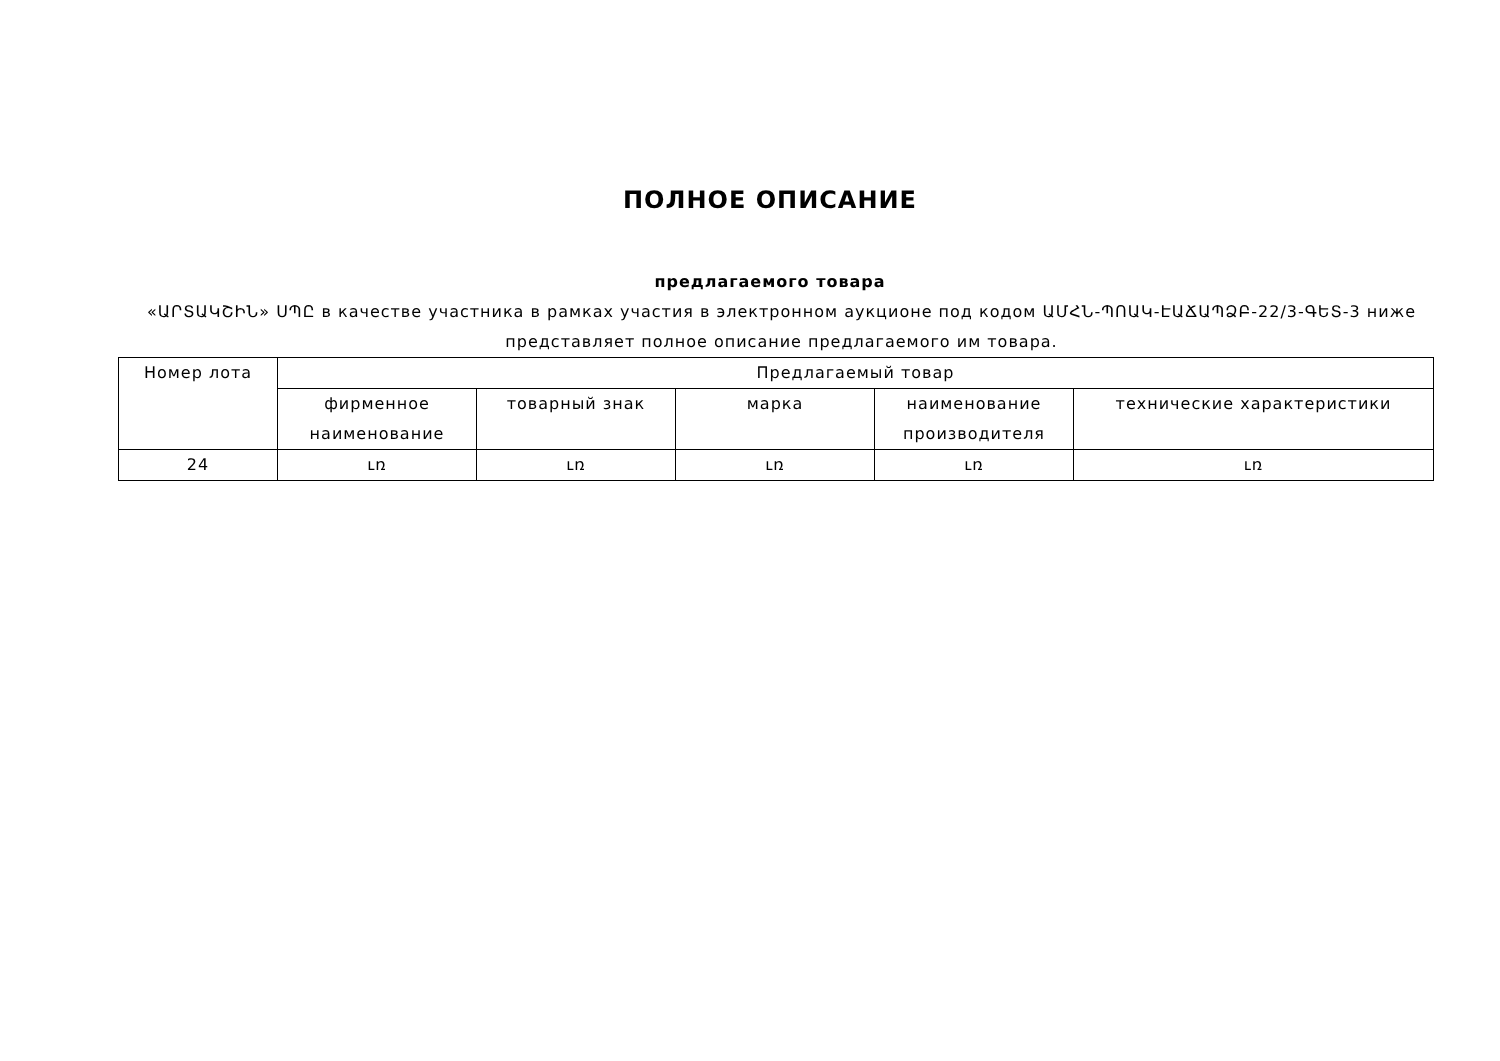ПОЛНОЕ ОПИСАНИЕ
предлагаемого товара
«ԱՐՏԱԿՇԻՆ» ՍՊԸ в качестве участника в рамках участия в электронном аукционе под кодом ԱՄՀՆ-ՊՈԱԿ-ԷԱՃԱՊՁԲ-22/3-ԳԵՏ-3 ниже представляет полное описание предлагаемого им товара.
| Номер лота | Предлагаемый товар | | | | |
| --- | --- | --- | --- | --- | --- |
| | фирменное наименование | товарный знак | марка | наименование производителя | технические характеристики |
| 24 | ւռ | ւռ | ւռ | ւռ | ւռ |